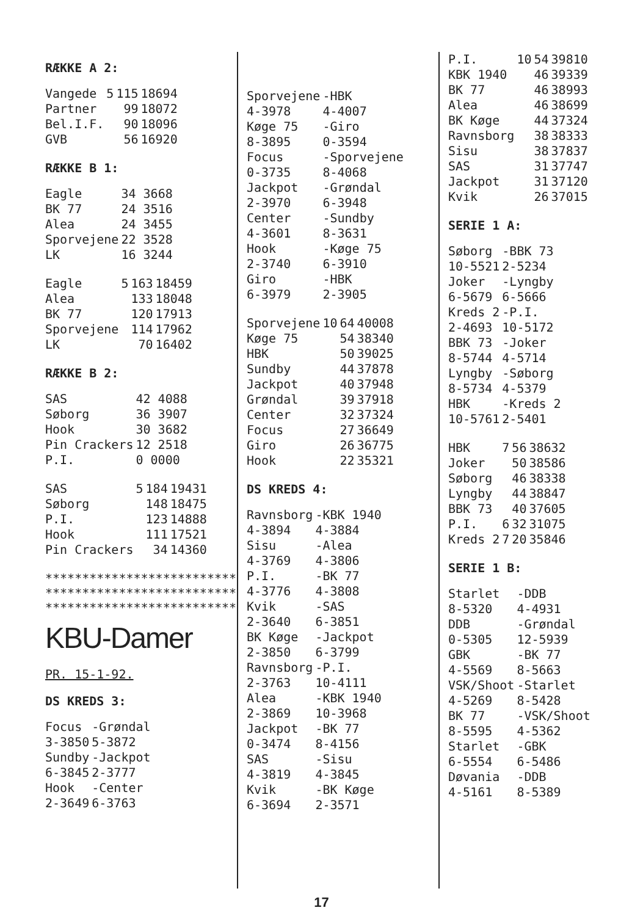RÆKKE A 2:
| Vangede | 5 | 115 | 18694 |
| Partner | | 99 | 18072 |
| Bel.I.F. | | 90 | 18096 |
| GVB | | 56 | 16920 |
RÆKKE B 1:
| Eagle | 34 3668 |
| BK 77 | 24 3516 |
| Alea | 24 3455 |
| Sporvejene | 22 3528 |
| LK | 16 3244 |
| Eagle | 5 | 163 | 18459 |
| Alea | | 133 | 18048 |
| BK 77 | | 120 | 17913 |
| Sporvejene | | 114 | 17962 |
| LK | | 70 | 16402 |
RÆKKE B 2:
| SAS | 42 4088 |
| Søborg | 36 3907 |
| Hook | 30 3682 |
| Pin Crackers | 12 2518 |
| P.I. | 0 0000 |
| SAS | 5 | 184 | 19431 |
| Søborg | | 148 | 18475 |
| P.I. | | 123 | 14888 |
| Hook | | 111 | 17521 |
| Pin Crackers | | 34 | 14360 |
**************************
**************************
**************************
KBU-Damer
PR. 15-1-92.
DS KREDS 3:
| Focus 3-3850 | -Grøndal 5-3872 |
| Sundby 6-3845 | -Jackpot 2-3777 |
| Hook 2-3649 | -Center 6-3763 |
| Sporvejene 4-3978 | -HBK 4-4007 |
| Køge 75 8-3895 | -Giro 0-3594 |
| Focus 0-3735 | -Sporvejene 8-4068 |
| Jackpot 2-3970 | -Grøndal 6-3948 |
| Center 4-3601 | -Sundby 8-3631 |
| Hook 2-3740 | -Køge 75 6-3910 |
| Giro 6-3979 | -HBK 2-3905 |
| Sporvejene | 10 | 64 | 40008 |
| Køge 75 | | 54 | 38340 |
| HBK | | 50 | 39025 |
| Sundby | | 44 | 37878 |
| Jackpot | | 40 | 37948 |
| Grøndal | | 39 | 37918 |
| Center | | 32 | 37324 |
| Focus | | 27 | 36649 |
| Giro | | 26 | 36775 |
| Hook | | 22 | 35321 |
DS KREDS 4:
| Ravnsborg 4-3894 | -KBK 1940 4-3884 |
| Sisu 4-3769 | -Alea 4-3806 |
| P.I. 4-3776 | -BK 77 4-3808 |
| Kvik 2-3640 | -SAS 6-3851 |
| BK Køge 2-3850 | -Jackpot 6-3799 |
| Ravnsborg 2-3763 | -P.I. 10-4111 |
| Alea 2-3869 | -KBK 1940 10-3968 |
| Jackpot 0-3474 | -BK 77 8-4156 |
| SAS 4-3819 | -Sisu 4-3845 |
| Kvik 6-3694 | -BK Køge 2-3571 |
| P.I. | 10 | 54 | 39810 |
| KBK 1940 | | 46 | 39339 |
| BK 77 | | 46 | 38993 |
| Alea | | 46 | 38699 |
| BK Køge | | 44 | 37324 |
| Ravnsborg | | 38 | 38333 |
| Sisu | | 38 | 37837 |
| SAS | | 31 | 37747 |
| Jackpot | | 31 | 37120 |
| Kvik | | 26 | 37015 |
SERIE 1 A:
| Søborg 10-5521 | -BBK 73 2-5234 |
| Joker 6-5679 | -Lyngby 6-5666 |
| Kreds 2 2-4693 | -P.I. 10-5172 |
| BBK 73 8-5744 | -Joker 4-5714 |
| Lyngby 8-5734 | -Søborg 4-5379 |
| HBK 10-5761 | -Kreds 2 2-5401 |
| HBK | 7 | 56 | 38632 |
| Joker | | 50 | 38586 |
| Søborg | | 46 | 38338 |
| Lyngby | | 44 | 38847 |
| BBK 73 | | 40 | 37605 |
| P.I. | 6 | 32 | 31075 |
| Kreds 2 | 7 | 20 | 35846 |
SERIE 1 B:
| Starlet 8-5320 | -DDB 4-4931 |
| DDB 0-5305 | -Grøndal 12-5939 |
| GBK 4-5569 | -BK 77 8-5663 |
| VSK/Shoot 4-5269 | -Starlet 8-5428 |
| BK 77 8-5595 | -VSK/Shoot 4-5362 |
| Starlet 6-5554 | -GBK 6-5486 |
| Døvania 4-5161 | -DDB 8-5389 |
17